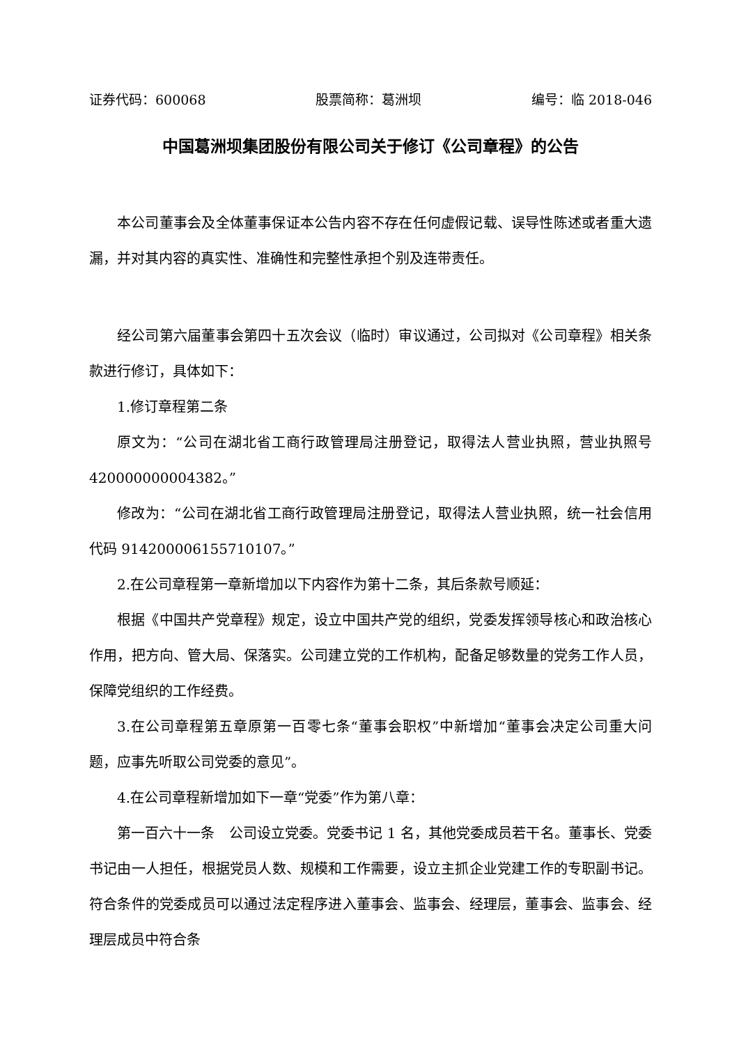证券代码：600068 股票简称：葛洲坝 编号：临 2018-046
中国葛洲坝集团股份有限公司关于修订《公司章程》的公告
本公司董事会及全体董事保证本公告内容不存在任何虚假记载、误导性陈述或者重大遗漏，并对其内容的真实性、准确性和完整性承担个别及连带责任。
经公司第六届董事会第四十五次会议（临时）审议通过，公司拟对《公司章程》相关条款进行修订，具体如下：
1.修订章程第二条
原文为：“公司在湖北省工商行政管理局注册登记，取得法人营业执照，营业执照号 420000000004382。”
修改为：“公司在湖北省工商行政管理局注册登记，取得法人营业执照，统一社会信用代码 914200006155710107。”
2.在公司章程第一章新增加以下内容作为第十二条，其后条款号顺延：
根据《中国共产党章程》规定，设立中国共产党的组织，党委发挥领导核心和政治核心作用，把方向、管大局、保落实。公司建立党的工作机构，配备足够数量的党务工作人员，保障党组织的工作经费。
3.在公司章程第五章原第一百零七条“董事会职权”中新增加“董事会决定公司重大问题，应事先听取公司党委的意见”。
4.在公司章程新增加如下一章“党委”作为第八章：
第一百六十一条　公司设立党委。党委书记 1 名，其他党委成员若干名。董事长、党委书记由一人担任，根据党员人数、规模和工作需要，设立主抓企业党建工作的专职副书记。符合条件的党委成员可以通过法定程序进入董事会、监事会、经理层，董事会、监事会、经理层成员中符合条